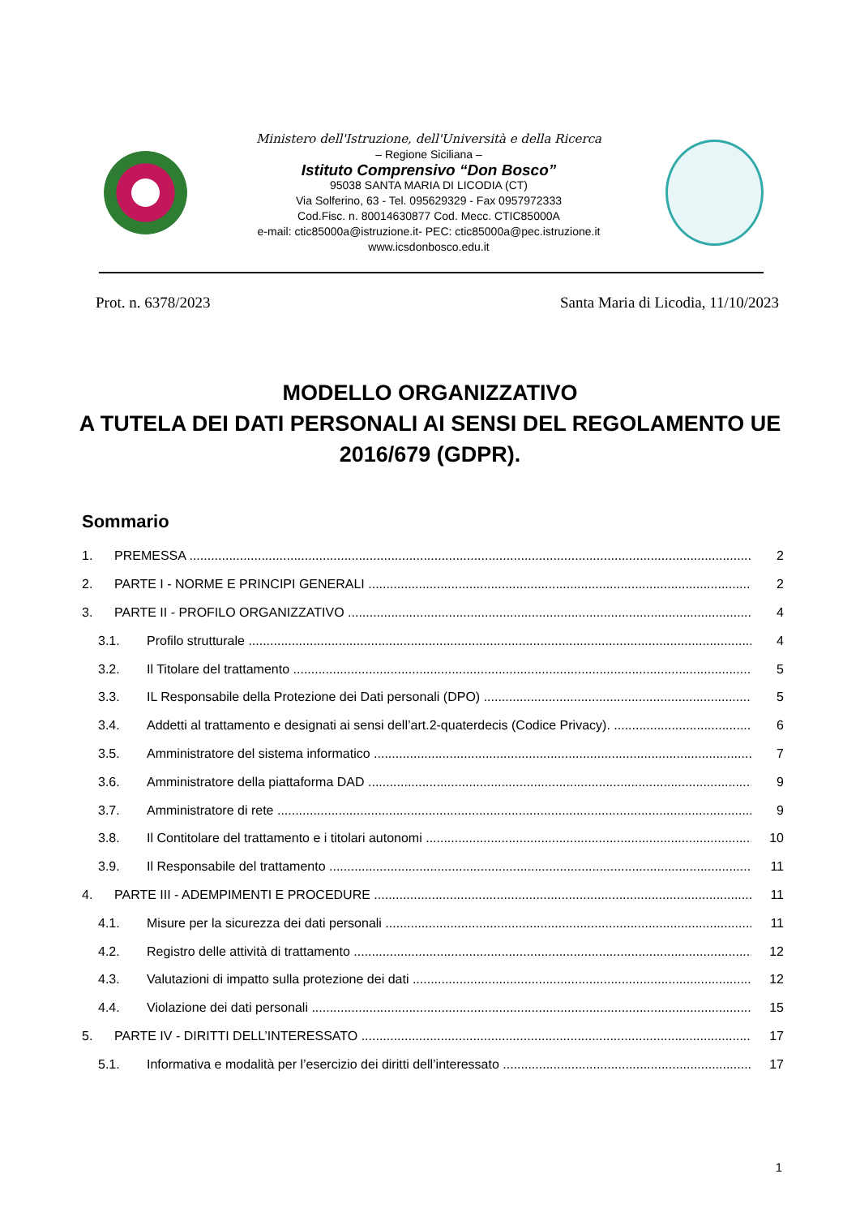Ministero dell'Istruzione, dell'Università e della Ricerca
– Regione Siciliana –
Istituto Comprensivo “Don Bosco”
95038 SANTA MARIA DI LICODIA (CT)
Via Solferino, 63 - Tel. 095629329 - Fax 0957972333
Cod.Fisc. n. 80014630877 Cod. Mecc. CTIC85000A
e-mail: ctic85000a@istruzione.it- PEC: ctic85000a@pec.istruzione.it
www.icsdonbosco.edu.it
Prot. n. 6378/2023 Santa Maria di Licodia, 11/10/2023
MODELLO ORGANIZZATIVO
A TUTELA DEI DATI PERSONALI AI SENSI DEL REGOLAMENTO UE 2016/679 (GDPR).
Sommario
1. PREMESSA 2
2. PARTE I - NORME E PRINCIPI GENERALI 2
3. PARTE II - PROFILO ORGANIZZATIVO 4
3.1. Profilo strutturale 4
3.2. Il Titolare del trattamento 5
3.3. IL Responsabile della Protezione dei Dati personali (DPO) 5
3.4. Addetti al trattamento e designati ai sensi dell’art.2-quaterdecis (Codice Privacy). 6
3.5. Amministratore del sistema informatico 7
3.6. Amministratore della piattaforma DAD 9
3.7. Amministratore di rete 9
3.8. Il Contitolare del trattamento e i titolari autonomi 10
3.9. Il Responsabile del trattamento 11
4. PARTE III - ADEMPIMENTI E PROCEDURE 11
4.1. Misure per la sicurezza dei dati personali 11
4.2. Registro delle attività di trattamento 12
4.3. Valutazioni di impatto sulla protezione dei dati 12
4.4. Violazione dei dati personali 15
5. PARTE IV - DIRITTI DELL’INTERESSATO 17
5.1. Informativa e modalità per l’esercizio dei diritti dell’interessato 17
1